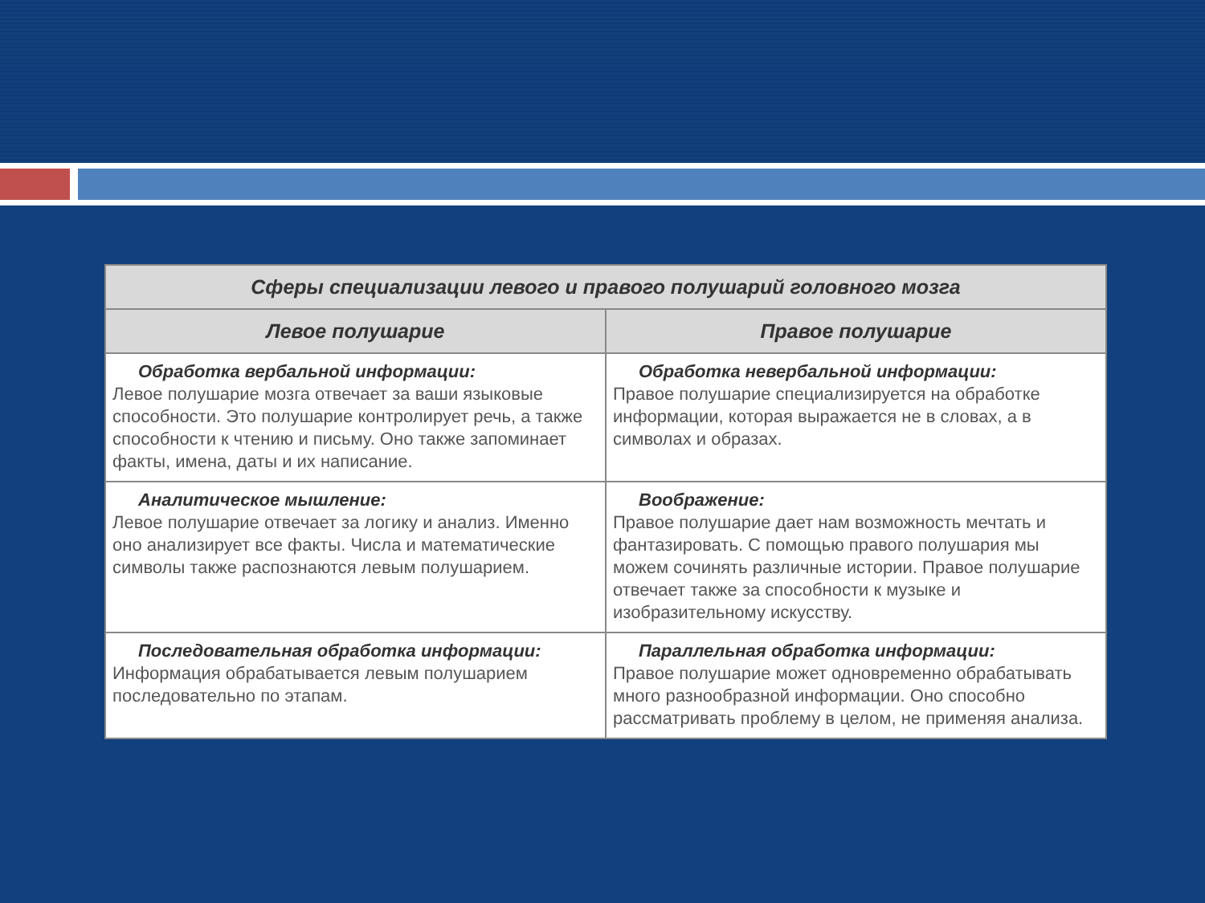| Сферы специализации левого и правого полушарий головного мозга | |
| --- | --- |
| Левое полушарие | Правое полушарие |
| Обработка вербальной информации: Левое полушарие мозга отвечает за ваши языковые способности. Это полушарие контролирует речь, а также способности к чтению и письму. Оно также запоминает факты, имена, даты и их написание. | Обработка невербальной информации: Правое полушарие специализируется на обработке информации, которая выражается не в словах, а в символах и образах. |
| Аналитическое мышление: Левое полушарие отвечает за логику и анализ. Именно оно анализирует все факты. Числа и математические символы также распознаются левым полушарием. | Воображение: Правое полушарие дает нам возможность мечтать и фантазировать. С помощью правого полушария мы можем сочинять различные истории. Правое полушарие отвечает также за способности к музыке и изобразительному искусству. |
| Последовательная обработка информации: Информация обрабатывается левым полушарием последовательно по этапам. | Параллельная обработка информации: Правое полушарие может одновременно обрабатывать много разнообразной информации. Оно способно рассматривать проблему в целом, не применяя анализа. |